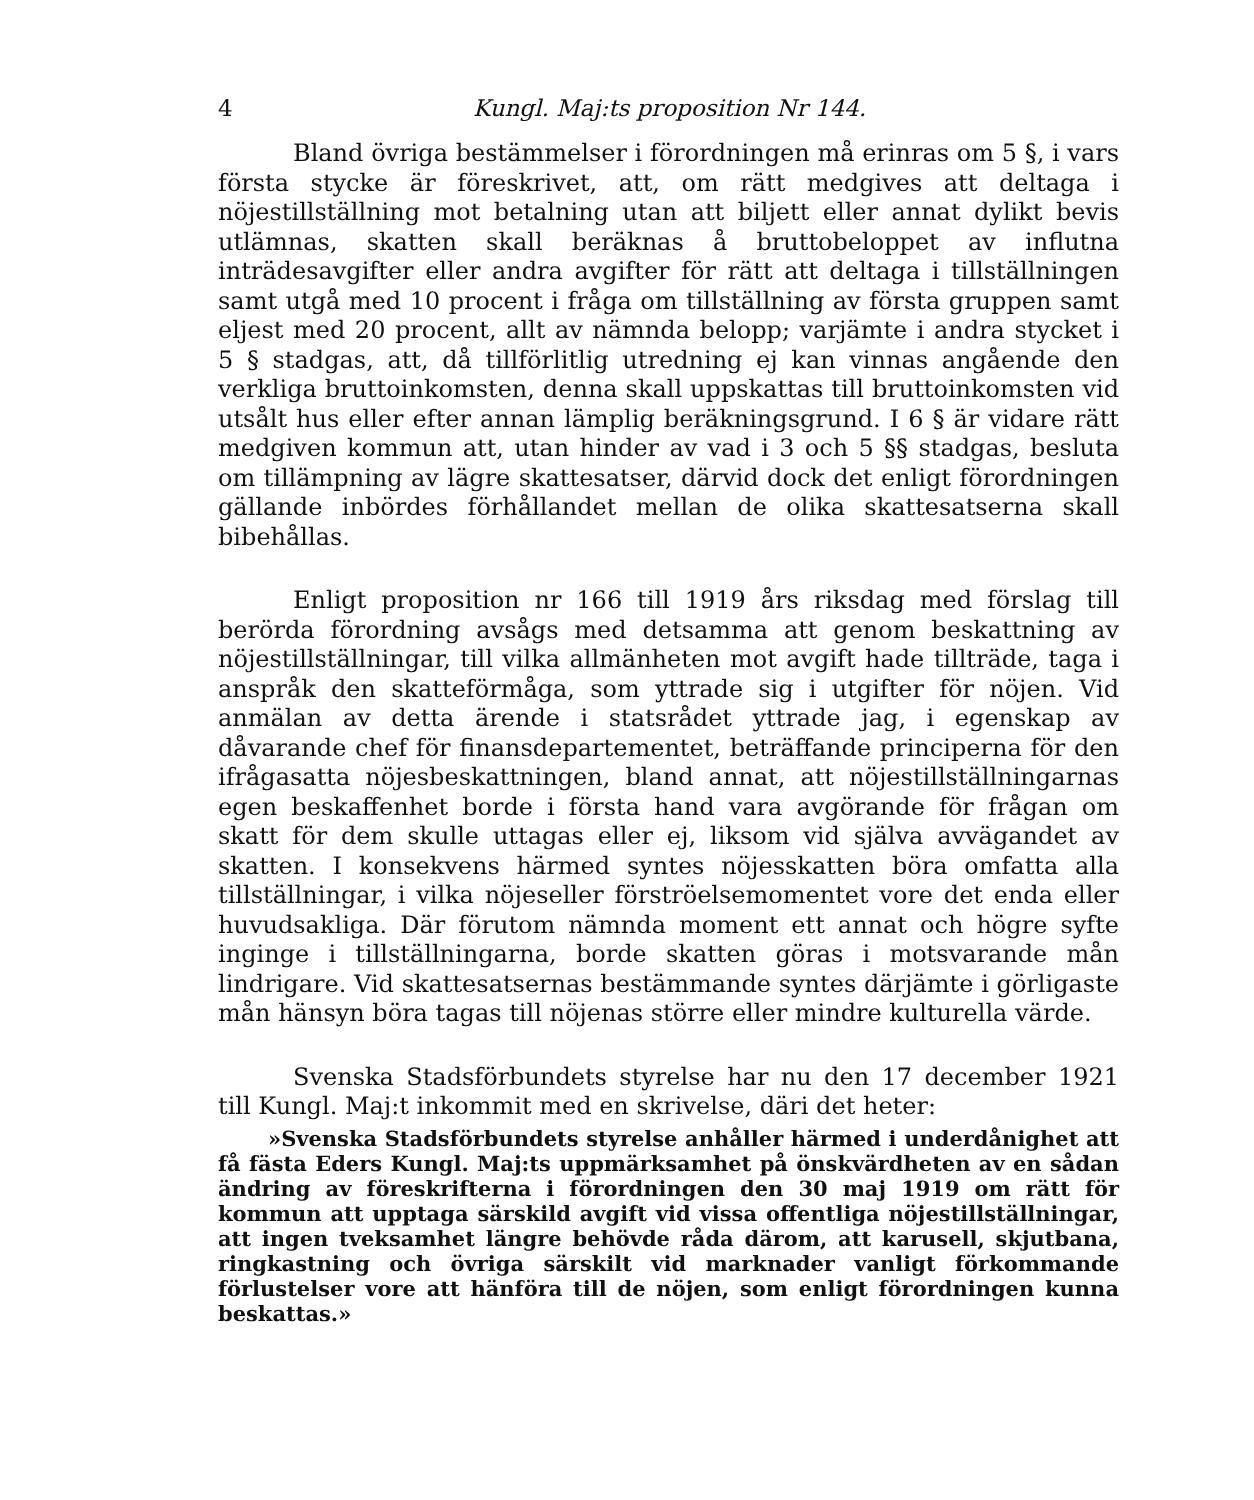4 Kungl. Maj:ts proposition Nr 144.
Bland övriga bestämmelser i förordningen må erinras om 5 §, i vars första stycke är föreskrivet, att, om rätt medgives att deltaga i nöjestillställning mot betalning utan att biljett eller annat dylikt bevis utlämnas, skatten skall beräknas å bruttobeloppet av influtna inträdesavgifter eller andra avgifter för rätt att deltaga i tillställningen samt utgå med 10 procent i fråga om tillställning av första gruppen samt eljest med 20 procent, allt av nämnda belopp; varjämte i andra stycket i 5 § stadgas, att, då tillförlitlig utredning ej kan vinnas angående den verkliga bruttoinkomsten, denna skall uppskattas till bruttoinkomsten vid utsålt hus eller efter annan lämplig beräkningsgrund. I 6 § är vidare rätt medgiven kommun att, utan hinder av vad i 3 och 5 §§ stadgas, besluta om tillämpning av lägre skattesatser, därvid dock det enligt förordningen gällande inbördes förhållandet mellan de olika skattesatserna skall bibehållas.
Enligt proposition nr 166 till 1919 års riksdag med förslag till berörda förordning avsågs med detsamma att genom beskattning av nöjestillställningar, till vilka allmänheten mot avgift hade tillträde, taga i anspråk den skatteförmåga, som yttrade sig i utgifter för nöjen. Vid anmälan av detta ärende i statsrådet yttrade jag, i egenskap av dåvarande chef för finansdepartementet, beträffande principerna för den ifrågasatta nöjesbeskattningen, bland annat, att nöjestillställningarnas egen beskaffenhet borde i första hand vara avgörande för frågan om skatt för dem skulle uttagas eller ej, liksom vid själva avvägandet av skatten. I konsekvens härmed syntes nöjesskatten böra omfatta alla tillställningar, i vilka nöjeseller förströelsemomentet vore det enda eller huvudsakliga. Där förutom nämnda moment ett annat och högre syfte inginge i tillställningarna, borde skatten göras i motsvarande mån lindrigare. Vid skattesatsernas bestämmande syntes därjämte i görligaste mån hänsyn böra tagas till nöjenas större eller mindre kulturella värde.
Svenska Stadsförbundets styrelse har nu den 17 december 1921 till Kungl. Maj:t inkommit med en skrivelse, däri det heter:
»Svenska Stadsförbundets styrelse anhåller härmed i underdånighet att få fästa Eders Kungl. Maj:ts uppmärksamhet på önskvärdheten av en sådan ändring av föreskrifterna i förordningen den 30 maj 1919 om rätt för kommun att upptaga särskild avgift vid vissa offentliga nöjestillställningar, att ingen tveksamhet längre behövde råda därom, att karusell, skjutbana, ringkastning och övriga särskilt vid marknader vanligt förkommande förlustelser vore att hänföra till de nöjen, som enligt förordningen kunna beskattas.»